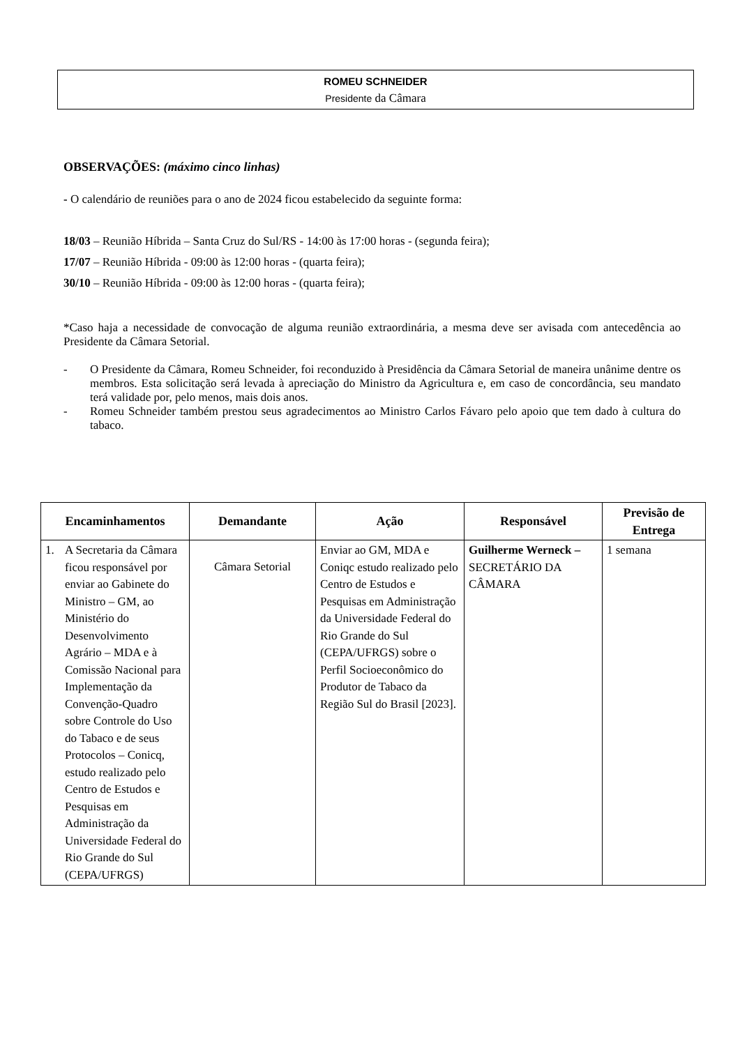ROMEU SCHNEIDER
Presidente da Câmara
OBSERVAÇÕES: (máximo cinco linhas)
- O calendário de reuniões para o ano de 2024 ficou estabelecido da seguinte forma:
18/03 – Reunião Híbrida – Santa Cruz do Sul/RS - 14:00 às 17:00 horas - (segunda feira);
17/07 – Reunião Híbrida - 09:00 às 12:00 horas - (quarta feira);
30/10 – Reunião Híbrida - 09:00 às 12:00 horas - (quarta feira);
*Caso haja a necessidade de convocação de alguma reunião extraordinária, a mesma deve ser avisada com antecedência ao Presidente da Câmara Setorial.
- O Presidente da Câmara, Romeu Schneider, foi reconduzido à Presidência da Câmara Setorial de maneira unânime dentre os membros. Esta solicitação será levada à apreciação do Ministro da Agricultura e, em caso de concordância, seu mandato terá validade por, pelo menos, mais dois anos.
- Romeu Schneider também prestou seus agradecimentos ao Ministro Carlos Fávaro pelo apoio que tem dado à cultura do tabaco.
| Encaminhamentos | Demandante | Ação | Responsável | Previsão de Entrega |
| --- | --- | --- | --- | --- |
| 1. A Secretaria da Câmara ficou responsável por enviar ao Gabinete do Ministro – GM, ao Ministério do Desenvolvimento Agrário – MDA e à Comissão Nacional para Implementação da Convenção-Quadro sobre Controle do Uso do Tabaco e de seus Protocolos – Conicq, estudo realizado pelo Centro de Estudos e Pesquisas em Administração da Universidade Federal do Rio Grande do Sul (CEPA/UFRGS) | Câmara Setorial | Enviar ao GM, MDA e Coniqc estudo realizado pelo Centro de Estudos e Pesquisas em Administração da Universidade Federal do Rio Grande do Sul (CEPA/UFRGS) sobre o Perfil Socioeconômico do Produtor de Tabaco da Região Sul do Brasil [2023]. | Guilherme Werneck – SECRETÁRIO DA CÂMARA | 1 semana |